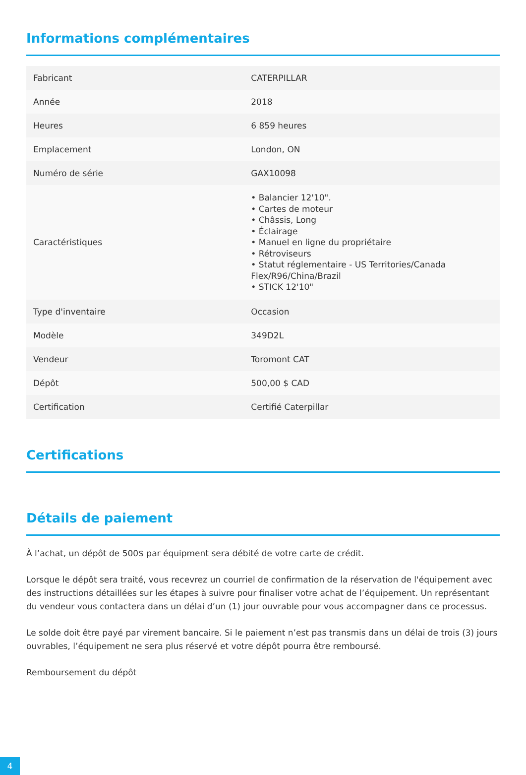Informations complémentaires
| Fabricant | CATERPILLAR |
| Année | 2018 |
| Heures | 6 859 heures |
| Emplacement | London, ON |
| Numéro de série | GAX10098 |
| Caractéristiques | • Balancier 12'10". • Cartes de moteur • Châssis, Long • Éclairage • Manuel en ligne du propriétaire • Rétroviseurs • Statut réglementaire - US Territories/Canada Flex/R96/China/Brazil • STICK 12'10" |
| Type d'inventaire | Occasion |
| Modèle | 349D2L |
| Vendeur | Toromont CAT |
| Dépôt | 500,00 $ CAD |
| Certification | Certifié Caterpillar |
Certifications
Détails de paiement
À l’achat, un dépôt de 500$ par équipment sera débité de votre carte de crédit.
Lorsque le dépôt sera traité, vous recevrez un courriel de confirmation de la réservation de l'équipement avec des instructions détaillées sur les étapes à suivre pour finaliser votre achat de l’équipement. Un représentant du vendeur vous contactera dans un délai d’un (1) jour ouvrable pour vous accompagner dans ce processus.
Le solde doit être payé par virement bancaire. Si le paiement n’est pas transmis dans un délai de trois (3) jours ouvrables, l’équipement ne sera plus réservé et votre dépôt pourra être remboursé.
Remboursement du dépôt
4